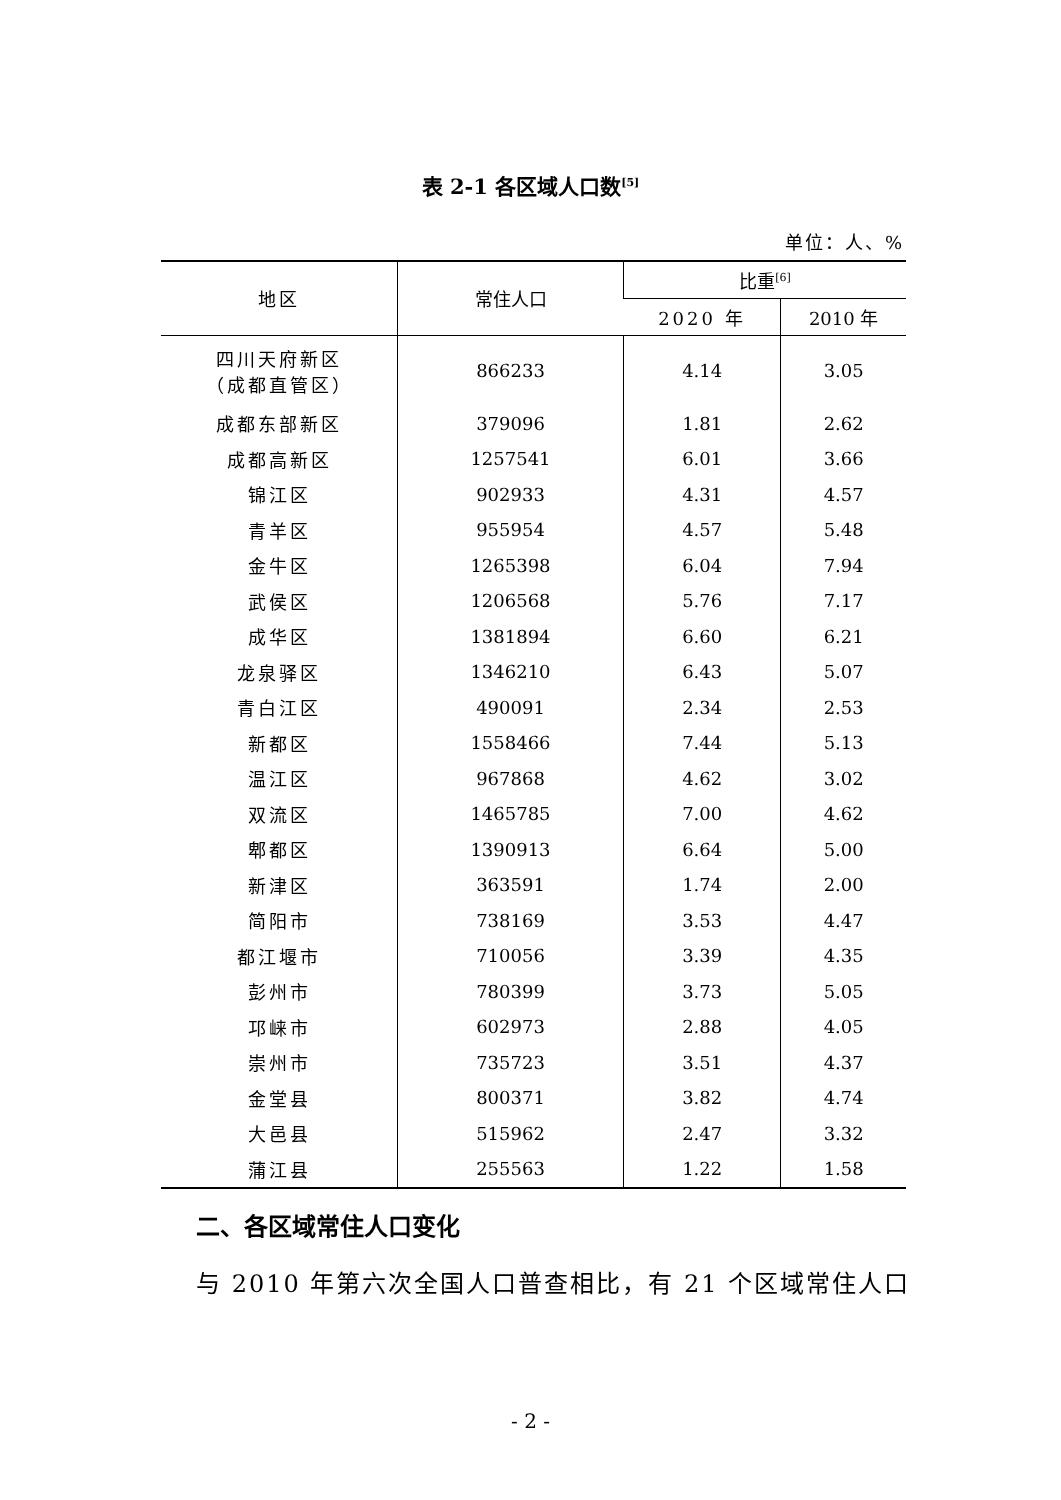表 2-1 各区域人口数<sup>[5]</sup>
单位：人、%
| 地区 | 常住人口 | 比重<sup>[6]</sup> | |
| --- | --- | --- | --- |
| | | 2020 年 | 2010 年 |
| 四川天府新区 （成都直管区） | 866233 | 4.14 | 3.05 |
| 成都东部新区 | 379096 | 1.81 | 2.62 |
| 成都高新区 | 1257541 | 6.01 | 3.66 |
| 锦江区 | 902933 | 4.31 | 4.57 |
| 青羊区 | 955954 | 4.57 | 5.48 |
| 金牛区 | 1265398 | 6.04 | 7.94 |
| 武侯区 | 1206568 | 5.76 | 7.17 |
| 成华区 | 1381894 | 6.60 | 6.21 |
| 龙泉驿区 | 1346210 | 6.43 | 5.07 |
| 青白江区 | 490091 | 2.34 | 2.53 |
| 新都区 | 1558466 | 7.44 | 5.13 |
| 温江区 | 967868 | 4.62 | 3.02 |
| 双流区 | 1465785 | 7.00 | 4.62 |
| 郫都区 | 1390913 | 6.64 | 5.00 |
| 新津区 | 363591 | 1.74 | 2.00 |
| 简阳市 | 738169 | 3.53 | 4.47 |
| 都江堰市 | 710056 | 3.39 | 4.35 |
| 彭州市 | 780399 | 3.73 | 5.05 |
| 邛崃市 | 602973 | 2.88 | 4.05 |
| 崇州市 | 735723 | 3.51 | 4.37 |
| 金堂县 | 800371 | 3.82 | 4.74 |
| 大邑县 | 515962 | 2.47 | 3.32 |
| 蒲江县 | 255563 | 1.22 | 1.58 |
二、各区域常住人口变化
与 2010 年第六次全国人口普查相比，有 21 个区域常住人口
- 2 -